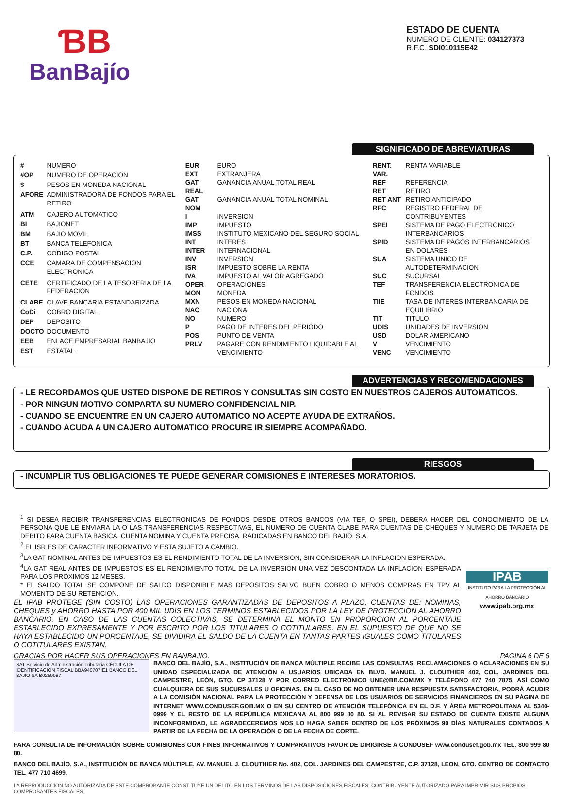ƁB
BanBajío
ESTADO DE CUENTA
NUMERO DE CLIENTE: 034127373
R.F.C. SDI010115E42
SIGNIFICADO DE ABREVIATURAS
| # | NUMERO |
| #OP | NUMERO DE OPERACION |
| $ | PESOS EN MONEDA NACIONAL |
| AFORE | ADMINISTRADORA DE FONDOS PARA EL RETIRO |
| ATM | CAJERO AUTOMATICO |
| BI | BAJIONET |
| BM | BAJIO MOVIL |
| BT | BANCA TELEFONICA |
| C.P. | CODIGO POSTAL |
| CCE | CAMARA DE COMPENSACION ELECTRONICA |
| CETE | CERTIFICADO DE LA TESORERIA DE LA FEDERACION |
| CLABE | CLAVE BANCARIA ESTANDARIZADA |
| CoDi | COBRO DIGITAL |
| DEP | DEPOSITO |
| DOCTO | DOCUMENTO |
| EEB | ENLACE EMPRESARIAL BANBAJIO |
| EST | ESTATAL |
| EUR | EURO |
| EXT | EXTRANJERA |
| GAT REAL | GANANCIA ANUAL TOTAL REAL |
| GAT NOM | GANANCIA ANUAL TOTAL NOMINAL |
| I | INVERSION |
| IMP | IMPUESTO |
| IMSS | INSTITUTO MEXICANO DEL SEGURO SOCIAL |
| INT | INTERES |
| INTER | INTERNACIONAL |
| INV | INVERSION |
| ISR | IMPUESTO SOBRE LA RENTA |
| IVA | IMPUESTO AL VALOR AGREGADO |
| OPER | OPERACIONES |
| MON | MONEDA |
| MXN | PESOS EN MONEDA NACIONAL |
| NAC | NACIONAL |
| NO | NUMERO |
| P | PAGO DE INTERES DEL PERIODO |
| POS | PUNTO DE VENTA |
| PRLV | PAGARE CON RENDIMIENTO LIQUIDABLE AL VENCIMIENTO |
| RENT. VAR. | RENTA VARIABLE |
| REF | REFERENCIA |
| RET | RETIRO |
| RET ANT | RETIRO ANTICIPADO |
| RFC | REGISTRO FEDERAL DE CONTRIBUYENTES |
| SPEI | SISTEMA DE PAGO ELECTRONICO INTERBANCARIOS |
| SPID | SISTEMA DE PAGOS INTERBANCARIOS EN DOLARES |
| SUA | SISTEMA UNICO DE AUTODETERMINACION |
| SUC | SUCURSAL |
| TEF | TRANSFERENCIA ELECTRONICA DE FONDOS |
| TIIE | TASA DE INTERES INTERBANCARIA DE EQUILIBRIO |
| TIT | TITULO |
| UDIS | UNIDADES DE INVERSION |
| USD | DOLAR AMERICANO |
| V | VENCIMIENTO |
| VENC | VENCIMIENTO |
ADVERTENCIAS Y RECOMENDACIONES
- LE RECORDAMOS QUE USTED DISPONE DE RETIROS Y CONSULTAS SIN COSTO EN NUESTROS CAJEROS AUTOMATICOS.
- POR NINGUN MOTIVO COMPARTA SU NUMERO CONFIDENCIAL NIP.
- CUANDO SE ENCUENTRE EN UN CAJERO AUTOMATICO NO ACEPTE AYUDA DE EXTRAÑOS.
- CUANDO ACUDA A UN CAJERO AUTOMATICO PROCURE IR SIEMPRE ACOMPAÑADO.
RIESGOS
- INCUMPLIR TUS OBLIGACIONES TE PUEDE GENERAR COMISIONES E INTERESES MORATORIOS.
<sup>1</sup> SI DESEA RECIBIR TRANSFERENCIAS ELECTRONICAS DE FONDOS DESDE OTROS BANCOS (VIA TEF, O SPEI), DEBERA HACER DEL CONOCIMIENTO DE LA PERSONA QUE LE ENVIARA LA O LAS TRANSFERENCIAS RESPECTIVAS, EL NUMERO DE CUENTA CLABE PARA CUENTAS DE CHEQUES Y NUMERO DE TARJETA DE DEBITO PARA CUENTA BASICA, CUENTA NOMINA Y CUENTA PRECISA, RADICADAS EN BANCO DEL BAJIO, S.A.
<sup>2</sup> EL ISR ES DE CARACTER INFORMATIVO Y ESTA SUJETO A CAMBIO.
<sup>3</sup> LA GAT NOMINAL ANTES DE IMPUESTOS ES EL RENDIMIENTO TOTAL DE LA INVERSION, SIN CONSIDERAR LA INFLACION ESPERADA.
<sup>4</sup> LA GAT REAL ANTES DE IMPUESTOS ES EL RENDIMIENTO TOTAL DE LA INVERSION UNA VEZ DESCONTADA LA INFLACION ESPERADA PARA LOS PROXIMOS 12 MESES.
* EL SALDO TOTAL SE COMPONE DE SALDO DISPONIBLE MAS DEPOSITOS SALVO BUEN COBRO O MENOS COMPRAS EN TPV AL MOMENTO DE SU RETENCION.
EL IPAB PROTEGE (SIN COSTO) LAS OPERACIONES GARANTIZADAS DE DEPOSITOS A PLAZO, CUENTAS DE: NOMINAS, CHEQUES y AHORRO HASTA POR 400 MIL UDIS EN LOS TERMINOS ESTABLECIDOS POR LA LEY DE PROTECCION AL AHORRO BANCARIO. EN CASO DE LAS CUENTAS COLECTIVAS, SE DETERMINA EL MONTO EN PROPORCION AL PORCENTAJE ESTABLECIDO EXPRESAMENTE Y POR ESCRITO POR LOS TITULARES O COTITULARES. EN EL SUPUESTO DE QUE NO SE HAYA ESTABLECIDO UN PORCENTAJE, SE DIVIDIRA EL SALDO DE LA CUENTA EN TANTAS PARTES IGUALES COMO TITULARES O COTITULARES EXISTAN.
IPAB
INSTITUTO PARA LA PROTECCIÓN AL AHORRO BANCARIO
www.ipab.org.mx
GRACIAS POR HACER SUS OPERACIONES EN BANBAJIO. PAGINA 6 DE 6
SAT Servicio de Administración Tributaria CÉDULA DE IDENTIFICACIÓN FISCAL BBA940707IE1 BANCO DEL BAJIO SA B0259087
BANCO DEL BAJÍO, S.A., INSTITUCIÓN DE BANCA MÚLTIPLE RECIBE LAS CONSULTAS, RECLAMACIONES O ACLARACIONES EN SU UNIDAD ESPECIALIZADA DE ATENCIÓN A USUARIOS UBICADA EN BLVD. MANUEL J. CLOUTHIER 402, COL. JARDINES DEL CAMPESTRE, LEÓN, GTO. CP 37128 Y POR CORREO ELECTRÓNICO UNE@BB.COM.MX Y TELÉFONO 477 740 7875, ASÍ COMO CUALQUIERA DE SUS SUCURSALES U OFICINAS. EN EL CASO DE NO OBTENER UNA RESPUESTA SATISFACTORIA, PODRÁ ACUDIR A LA COMISIÓN NACIONAL PARA LA PROTECCIÓN Y DEFENSA DE LOS USUARIOS DE SERVICIOS FINANCIEROS EN SU PÁGINA DE INTERNET WWW.CONDUSEF.GOB.MX O EN SU CENTRO DE ATENCIÓN TELEFÓNICA EN EL D.F. Y ÁREA METROPOLITANA AL 5340-0999 Y EL RESTO DE LA REPÚBLICA MEXICANA AL 800 999 80 80. SI AL REVISAR SU ESTADO DE CUENTA EXISTE ALGUNA INCONFORMIDAD, LE AGRADECEREMOS NOS LO HAGA SABER DENTRO DE LOS PRÓXIMOS 90 DÍAS NATURALES CONTADOS A PARTIR DE LA FECHA DE LA OPERACIÓN O DE LA FECHA DE CORTE.
PARA CONSULTA DE INFORMACIÓN SOBRE COMISIONES CON FINES INFORMATIVOS Y COMPARATIVOS FAVOR DE DIRIGIRSE A CONDUSEF www.condusef.gob.mx TEL. 800 999 80 80.
BANCO DEL BAJÍO, S.A., INSTITUCIÓN DE BANCA MÚLTIPLE. AV. MANUEL J. CLOUTHIER No. 402, COL. JARDINES DEL CAMPESTRE, C.P. 37128, LEON, GTO. CENTRO DE CONTACTO TEL. 477 710 4699.
LA REPRODUCCION NO AUTORIZADA DE ESTE COMPROBANTE CONSTITUYE UN DELITO EN LOS TERMINOS DE LAS DISPOSICIONES FISCALES. CONTRIBUYENTE AUTORIZADO PARA IMPRIMIR SUS PROPIOS COMPROBANTES FISCALES.